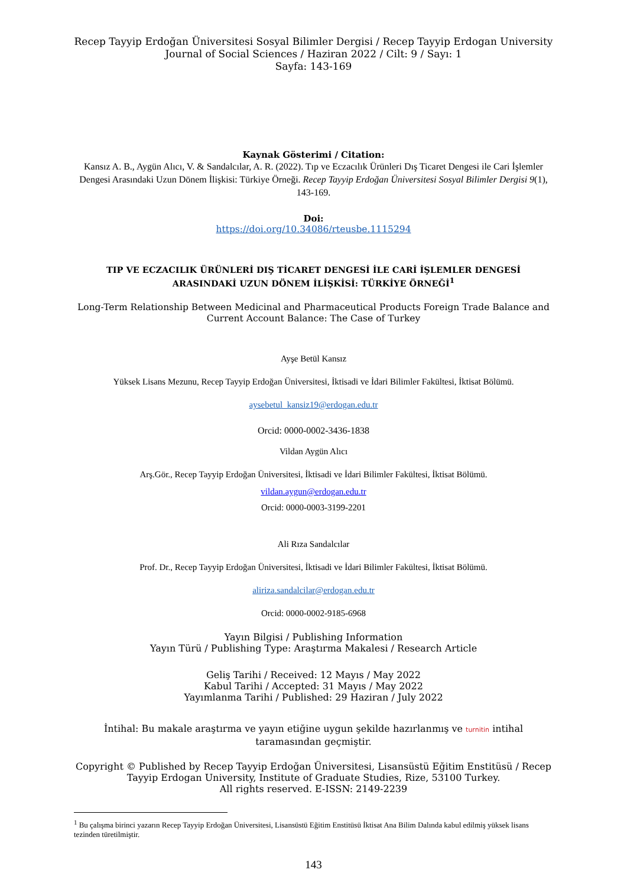Recep Tayyip Erdoğan Üniversitesi Sosyal Bilimler Dergisi / Recep Tayyip Erdogan University Journal of Social Sciences / Haziran 2022 / Cilt: 9 / Sayı: 1
Sayfa: 143-169
Kaynak Gösterimi / Citation:
Kansız A. B., Aygün Alıcı, V. & Sandalcılar, A. R. (2022). Tıp ve Eczacılık Ürünleri Dış Ticaret Dengesi ile Cari İşlemler Dengesi Arasındaki Uzun Dönem İlişkisi: Türkiye Örneği. Recep Tayyip Erdoğan Üniversitesi Sosyal Bilimler Dergisi 9(1), 143-169.
Doi:
https://doi.org/10.34086/rteusbe.1115294
TIP VE ECZACILIK ÜRÜNLERİ DIŞ TİCARET DENGESİ İLE CARİ İŞLEMLER DENGESİ ARASINDAKİ UZUN DÖNEM İLİŞKİSİ: TÜRKİYE ÖRNEĞİ<sup>1</sup>
Long-Term Relationship Between Medicinal and Pharmaceutical Products Foreign Trade Balance and Current Account Balance: The Case of Turkey
Ayşe Betül Kansız
Yüksek Lisans Mezunu, Recep Tayyip Erdoğan Üniversitesi, İktisadi ve İdari Bilimler Fakültesi, İktisat Bölümü.
aysebetul_kansiz19@erdogan.edu.tr
Orcid: 0000-0002-3436-1838
Vildan Aygün Alıcı
Arş.Gör., Recep Tayyip Erdoğan Üniversitesi, İktisadi ve İdari Bilimler Fakültesi, İktisat Bölümü.
vildan.aygun@erdogan.edu.tr
Orcid: 0000-0003-3199-2201
Ali Rıza Sandalcılar
Prof. Dr., Recep Tayyip Erdoğan Üniversitesi, İktisadi ve İdari Bilimler Fakültesi, İktisat Bölümü.
aliriza.sandalcilar@erdogan.edu.tr
Orcid: 0000-0002-9185-6968
Yayın Bilgisi / Publishing Information
Yayın Türü / Publishing Type: Araştırma Makalesi / Research Article
Geliş Tarihi / Received: 12 Mayıs / May 2022
Kabul Tarihi / Accepted: 31 Mayıs / May 2022
Yayımlanma Tarihi / Published: 29 Haziran / July 2022
İntihal: Bu makale araştırma ve yayın etiğine uygun şekilde hazırlanmış ve turnitin intihal taramasından geçmiştir.
Copyright © Published by Recep Tayyip Erdoğan Üniversitesi, Lisansüstü Eğitim Enstitüsü / Recep Tayyip Erdogan University, Institute of Graduate Studies, Rize, 53100 Turkey.
All rights reserved. E-ISSN: 2149-2239
<sup>1</sup> Bu çalışma birinci yazarın Recep Tayyip Erdoğan Üniversitesi, Lisansüstü Eğitim Enstitüsü İktisat Ana Bilim Dalında kabul edilmiş yüksek lisans tezinden türetilmiştir.
143